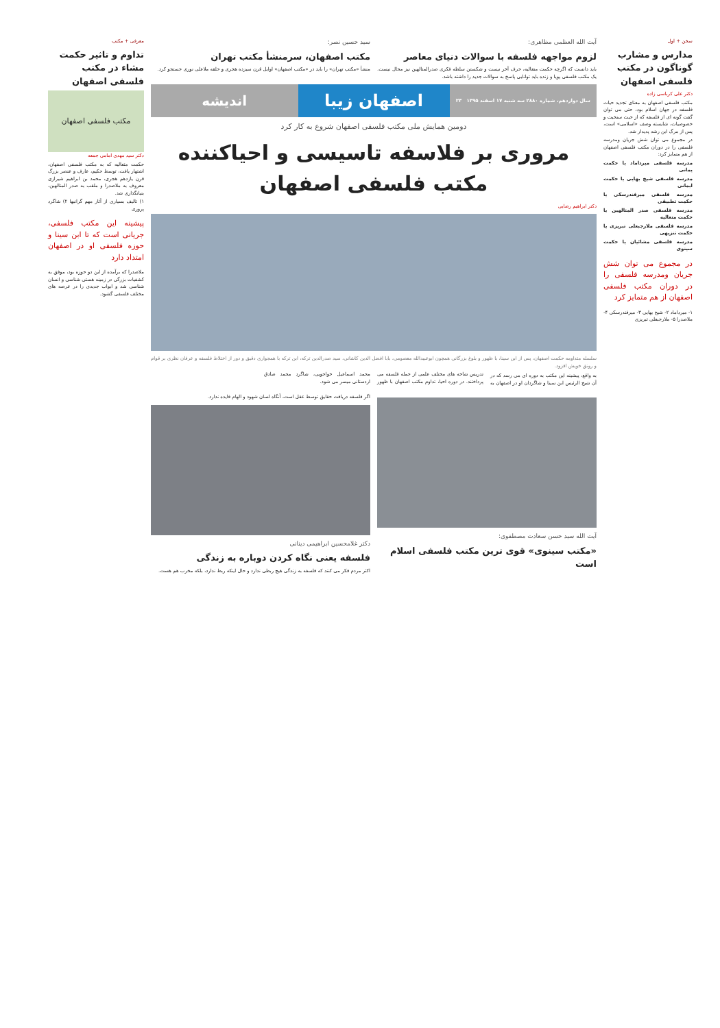سخن + اول
مدارس و مشارب گوناگون در مکتب فلسفی اصفهان
دکتر علی کرباسی زاده
مکتب فلسفی اصفهان به معنای تجدید حیات فلسفه در جهان اسلام بود، حتی می توان گفت گونه ای از فلسفه که از حیث سنخیت و خصوصیات، شایسته وصف «اسلامی» است، پس از مرگ ابن رشد پدیدار شد.
در مجموع می توان شش جریان ومدرسه فلسفی را در دوران مکتب فلسفی اصفهان از هم متمایز کرد:
مدرسه فلسفی میرداماد یا حکمت یمانی
مدرسه فلسفی شیخ بهایی یا حکمت ایمانی
مدرسه فلسفی میرفندرسکی یا حکمت تطبیقی
مدرسه فلسفی صدر المتالهین یا حکمت متعالیه
مدرسه فلسفی ملارجبعلی تبریزی یا حکمت تنزیهی
مدرسه فلسفی مشائیان یا حکمت سینوی
در مجموع می توان شش جریان ومدرسه فلسفی را در دوران مکتب فلسفی اصفهان از هم متمایز کرد
۱- میرداماد ۲- شیخ بهایی ۳- میرفندرسکی ۴- ملاصدرا ۵- ملارجبعلی تبریزی
آیت الله العظمی مظاهری:
لزوم مواجهه فلسفه با سوالات دنیای معاصر
باید دانست که اگرچه حکمت متعالیه، حرف آخر نیست و شکستن سلطه فکری صدرالمتالهین نیز محال نیست. یک مکتب فلسفی پویا و زنده باید توانایی پاسخ به سوالات جدید را داشته باشد.
سید حسین نصر:
مکتب اصفهان، سرمنشأ مکتب تهران
منشأ «مکتب تهران» را باید در «مکتب اصفهان» اوایل قرن سیزده هجری و حلقه ملاعلی نوری جستجو کرد.
سال دوازدهم، شماره ۲۸۸۰ سه شنبه ۱۷ اسفند ۱۳۹۵ ۲۳
اصفهان زیبا
اندیشه
دومین همایش ملی مکتب فلسفی اصفهان شروع به کار کرد
مروری بر فلاسفه تاسیسی و احیاکننده مکتب فلسفی اصفهان
دکتر ابراهیم رضایی
سلسله متداومه حکمت اصفهان، پس از ابن سینا، با ظهور و بلوغ بزرگانی همچون ابوعبیدالله معصومی، بابا افضل الدین کاشانی، سید صدرالدین ترکه، ابن ترکه با همجواری دقیق و دور از اختلاط فلسفه و عرفان نظری بر قوام و رونق خویش افزود.
به واقع، پیشینه این مکتب به دوره ای می رسد که در آن شیخ الرئیس ابن سینا و شاگردان او در اصفهان به تدریس شاخه های مختلف علمی از جمله فلسفه می پرداختند. در دوره احیا، تداوم مکتب اصفهان با ظهور محمد اسماعیل خواجویی، شاگرد محمد صادق اردستانی میسر می شود.
آیت الله سید حسن سعادت مصطفوی:
«مکتب سینوی» قوی ترین مکتب فلسفی اسلام است
اگر فلسفه دریافت حقایق توسط عقل است، آنگاه لسان شهود و الهام فایده ندارد.
دکتر غلامحسین ابراهیمی دینانی
فلسفه یعنی نگاه کردن دوباره به زندگی
اکثر مردم فکر می کنند که فلسفه به زندگی هیچ ربطی ندارد و حال اینکه ربط ندارد، بلکه مخرب هم هست.
معرفی + مکتب
تداوم و تاثیر حکمت مشاء در مکتب فلسفی اصفهان
مکتب فلسفی اصفهان
دکتر سید مهدی امامی جمعه
حکمت متعالیه که به مکتب فلسفی اصفهان، اشتهار یافت، توسط حکیم، عارف و عنصر بزرگ قرن یازدهم هجری، محمد بن ابراهیم شیرازی معروف به ملاصدرا و ملقب به صدر المتالهین، بنیانگذاری شد.
۱) تالیف بسیاری از آثار مهم گرانبها ۲) شاگرد پروری
پیشینه این مکتب فلسفی، جریانی است که تا ابن سینا و حوزه فلسفی او در اصفهان امتداد دارد
ملاصدرا که برآمده از این دو حوزه بود، موفق به کشفیات بزرگی در زمینه هستی شناسی و انسان شناسی شد و ابواب جدیدی را در عرصه های مختلف فلسفی گشود.